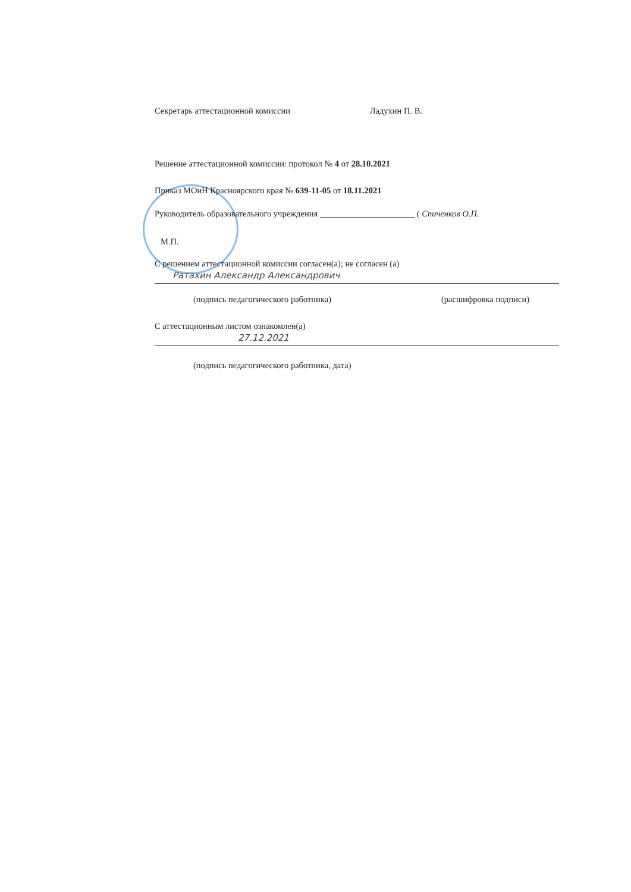Секретарь аттестационной комиссии Ладухин П. В.
Решение аттестационной комиссии: протокол № 4 от 28.10.2021
Приказ МОиН Красноярского края № 639-11-05 от 18.11.2021
Руководитель образовательного учреждения ______________________ ( Спиченков О.П.
М.П.
С решением аттестационной комиссии согласен(а); не согласен (а)
Ратахин Александр Александрович
(подпись педагогического работника) (расшифровка подписи)
С аттестационным листом ознакомлен(а)
27.12.2021
(подпись педагогического работника, дата)